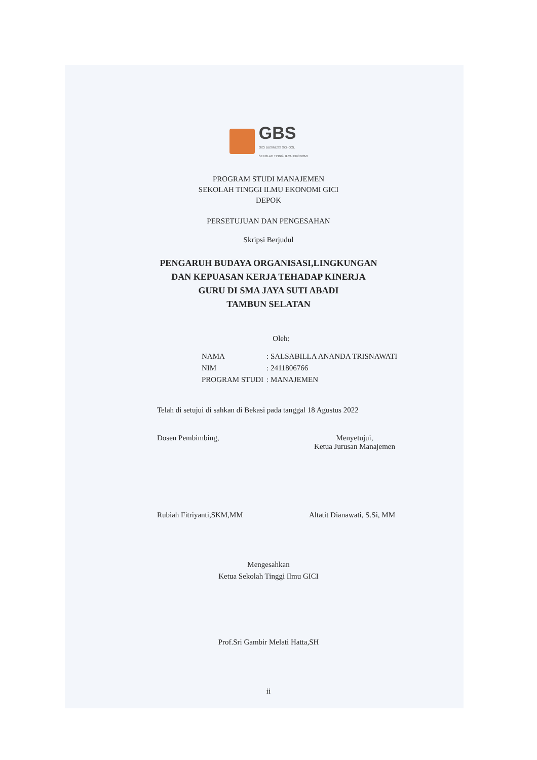GBS
GICI BUSINESS SCHOOL
SEKOLAH TINGGI ILMU EKONOMI
PROGRAM STUDI MANAJEMEN
SEKOLAH TINGGI ILMU EKONOMI GICI
DEPOK
PERSETUJUAN DAN PENGESAHAN
Skripsi Berjudul
PENGARUH BUDAYA ORGANISASI,LINGKUNGAN
DAN KEPUASAN KERJA TEHADAP KINERJA
GURU DI SMA JAYA SUTI ABADI
TAMBUN SELATAN
Oleh:
NAMA: SALSABILLA ANANDA TRISNAWATI
NIM: 2411806766
PROGRAM STUDI: MANAJEMEN
Telah di setujui di sahkan di Bekasi pada tanggal 18 Agustus 2022
Dosen Pembimbing, Menyetujui,
Ketua Jurusan Manajemen
Rubiah Fitriyanti,SKM,MM Altatit Dianawati, S.Si, MM
Mengesahkan
Ketua Sekolah Tinggi Ilmu GICI
Prof.Sri Gambir Melati Hatta,SH
ii